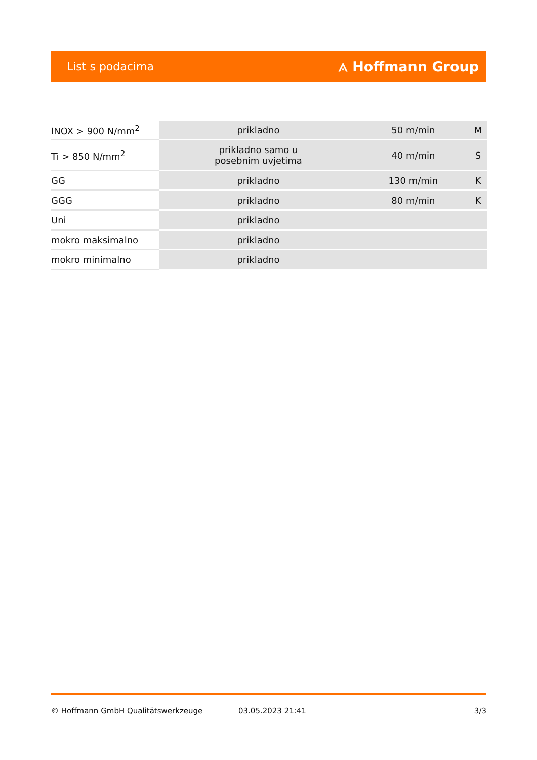List s podacima ⟑ Hoffmann Group
| INOX > 900 N/mm<sup>2</sup> | prikladno | 50 m/min | M |
| Ti > 850 N/mm<sup>2</sup> | prikladno samo u posebnim uvjetima | 40 m/min | S |
| GG | prikladno | 130 m/min | K |
| GGG | prikladno | 80 m/min | K |
| Uni | prikladno | | |
| mokro maksimalno | prikladno | | |
| mokro minimalno | prikladno | | |
© Hoffmann GmbH Qualitätswerkzeuge 03.05.2023 21:41 3/3